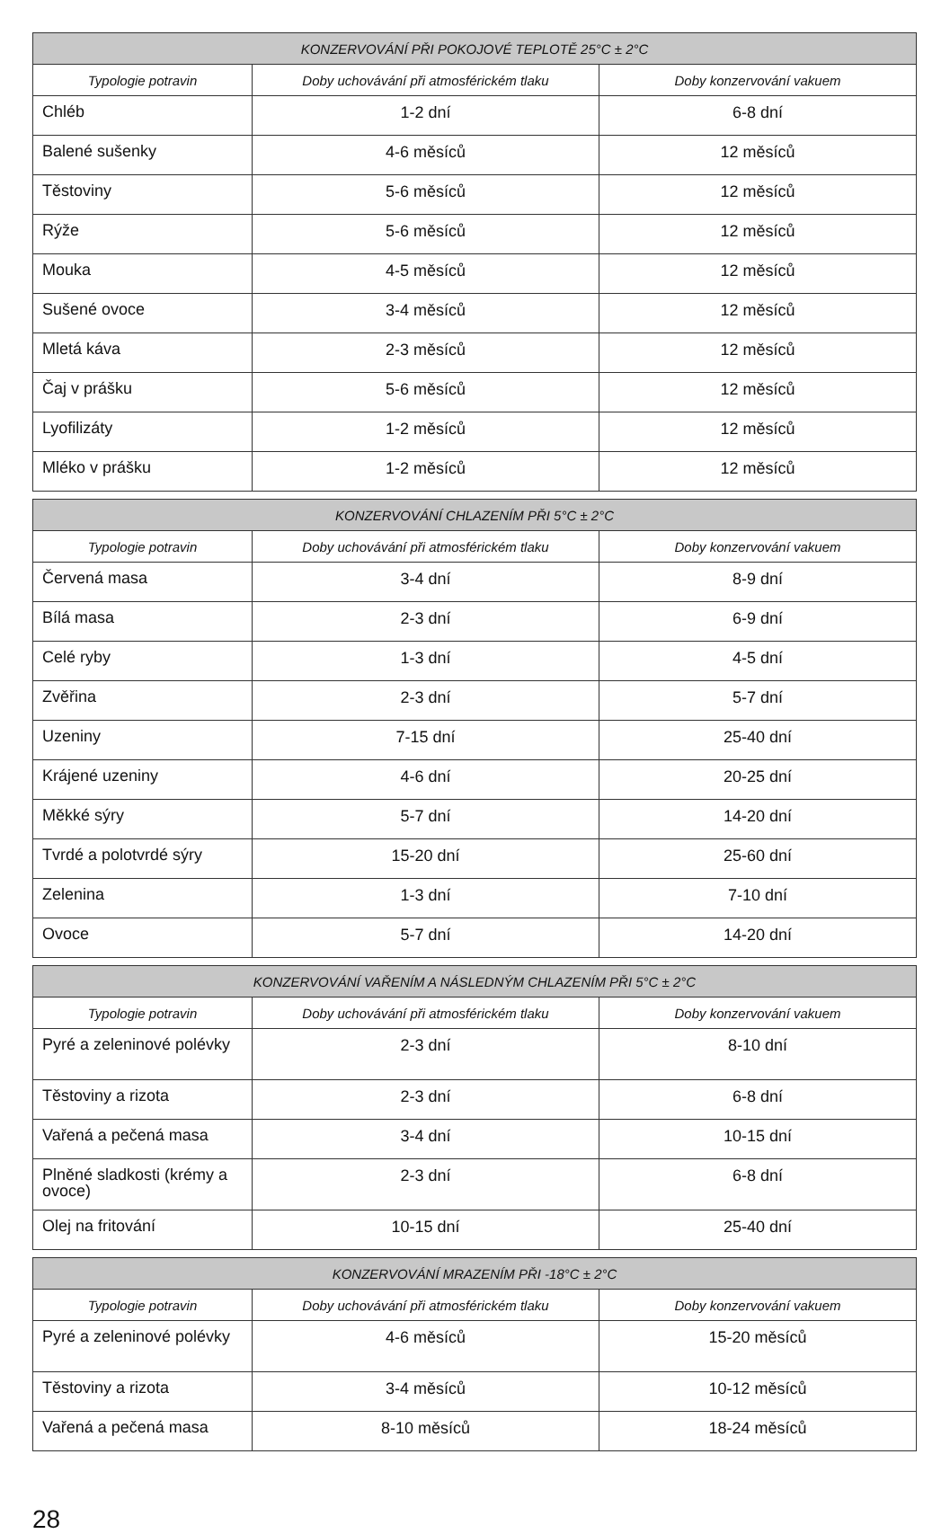| KONZERVOVÁNÍ PŘI POKOJOVÉ TEPLOTĚ 25°C ± 2°C | | |
| --- | --- | --- |
| Typologie potravin | Doby uchovávání při atmosférickém tlaku | Doby konzervování vakuem |
| Chléb | 1-2 dní | 6-8 dní |
| Balené sušenky | 4-6 měsíců | 12 měsíců |
| Těstoviny | 5-6 měsíců | 12 měsíců |
| Rýže | 5-6 měsíců | 12 měsíců |
| Mouka | 4-5 měsíců | 12 měsíců |
| Sušené ovoce | 3-4 měsíců | 12 měsíců |
| Mletá káva | 2-3 měsíců | 12 měsíců |
| Čaj v prášku | 5-6 měsíců | 12 měsíců |
| Lyofilizáty | 1-2 měsíců | 12 měsíců |
| Mléko v prášku | 1-2 měsíců | 12 měsíců |
| KONZERVOVÁNÍ CHLAZENÍM PŘI 5°C ± 2°C | | |
| --- | --- | --- |
| Typologie potravin | Doby uchovávání při atmosférickém tlaku | Doby konzervování vakuem |
| Červená masa | 3-4 dní | 8-9 dní |
| Bílá masa | 2-3 dní | 6-9 dní |
| Celé ryby | 1-3 dní | 4-5 dní |
| Zvěřina | 2-3 dní | 5-7 dní |
| Uzeniny | 7-15 dní | 25-40 dní |
| Krájené uzeniny | 4-6 dní | 20-25 dní |
| Měkké sýry | 5-7 dní | 14-20 dní |
| Tvrdé a polotvrdé sýry | 15-20 dní | 25-60 dní |
| Zelenina | 1-3 dní | 7-10 dní |
| Ovoce | 5-7 dní | 14-20 dní |
| KONZERVOVÁNÍ VAŘENÍM A NÁSLEDNÝM CHLAZENÍM PŘI 5°C ± 2°C | | |
| --- | --- | --- |
| Typologie potravin | Doby uchovávání při atmosférickém tlaku | Doby konzervování vakuem |
| Pyré a zeleninové polévky | 2-3 dní | 8-10 dní |
| Těstoviny a rizota | 2-3 dní | 6-8 dní |
| Vařená a pečená masa | 3-4 dní | 10-15 dní |
| Plněné sladkosti (krémy a ovoce) | 2-3 dní | 6-8 dní |
| Olej na fritování | 10-15 dní | 25-40 dní |
| KONZERVOVÁNÍ MRAZENÍM PŘI -18°C ± 2°C | | |
| --- | --- | --- |
| Typologie potravin | Doby uchovávání při atmosférickém tlaku | Doby konzervování vakuem |
| Pyré a zeleninové polévky | 4-6 měsíců | 15-20 měsíců |
| Těstoviny a rizota | 3-4 měsíců | 10-12 měsíců |
| Vařená a pečená masa | 8-10 měsíců | 18-24 měsíců |
28